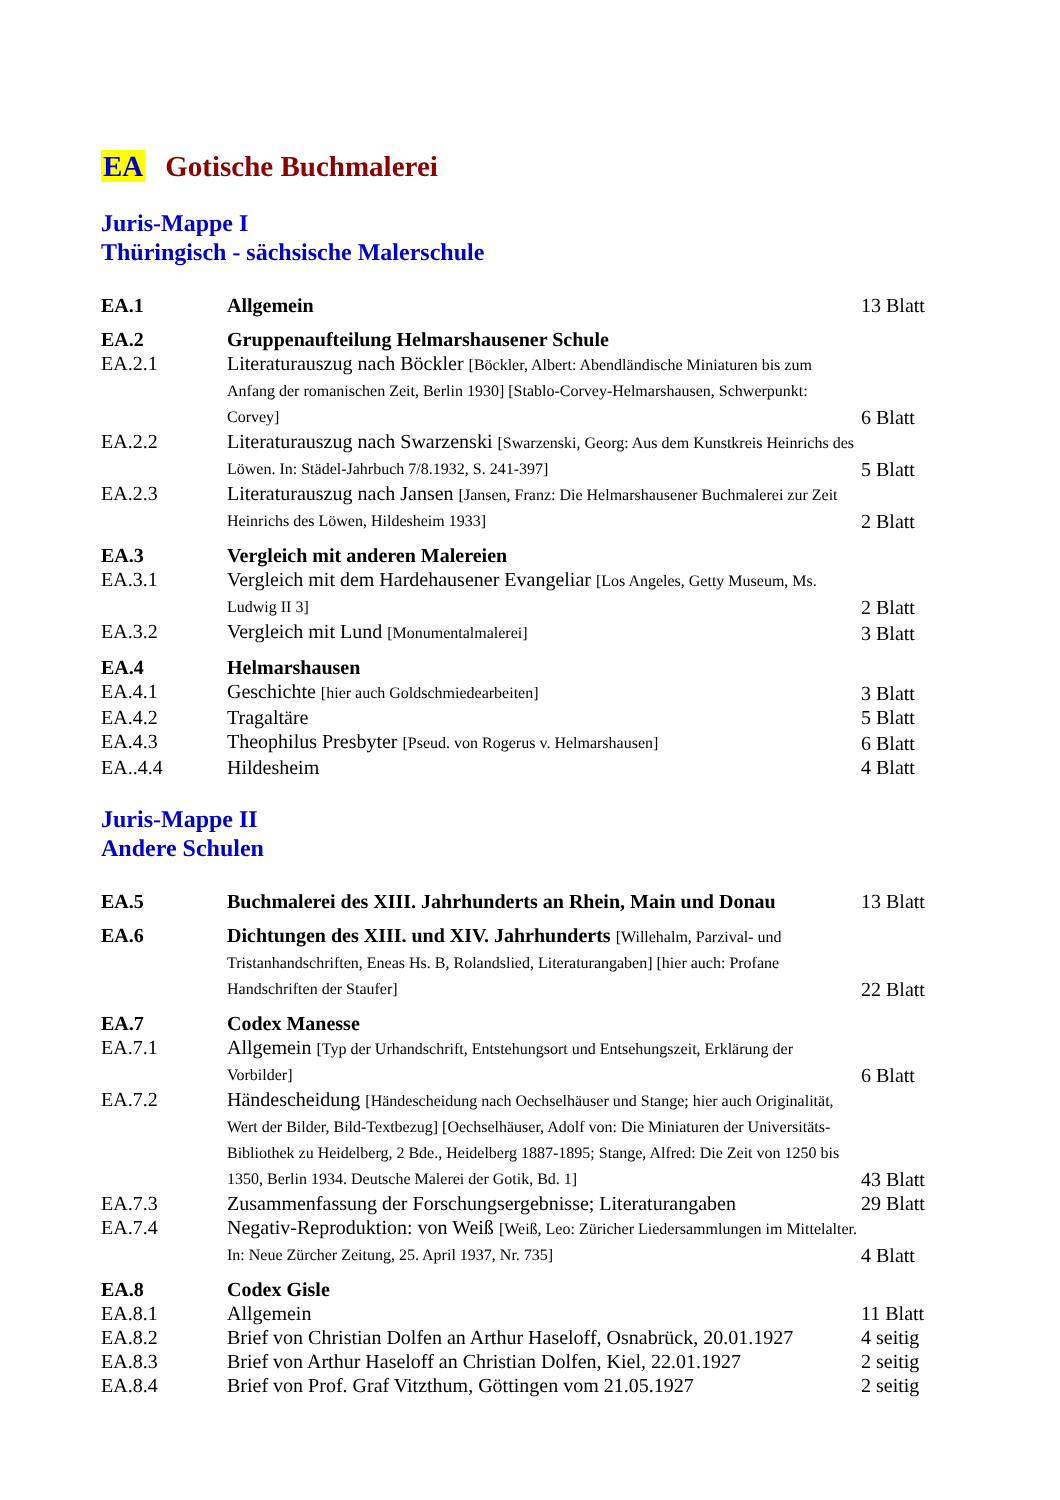EA Gotische Buchmalerei
Juris-Mappe I
Thüringisch - sächsische Malerschule
| EA.1 | Allgemein | 13 Blatt |
| EA.2 | Gruppenaufteilung Helmarshausener Schule | |
| EA.2.1 | Literaturauszug nach Böckler [Böckler, Albert: Abendländische Miniaturen bis zum Anfang der romanischen Zeit, Berlin 1930] [Stablo-Corvey-Helmarshausen, Schwerpunkt: Corvey] | 6 Blatt |
| EA.2.2 | Literaturauszug nach Swarzenski [Swarzenski, Georg: Aus dem Kunstkreis Heinrichs des Löwen. In: Städel-Jahrbuch 7/8.1932, S. 241-397] | 5 Blatt |
| EA.2.3 | Literaturauszug nach Jansen [Jansen, Franz: Die Helmarshausener Buchmalerei zur Zeit Heinrichs des Löwen, Hildesheim 1933] | 2 Blatt |
| EA.3 | Vergleich mit anderen Malereien | |
| EA.3.1 | Vergleich mit dem Hardehausener Evangeliar [Los Angeles, Getty Museum, Ms. Ludwig II 3] | 2 Blatt |
| EA.3.2 | Vergleich mit Lund [Monumentalmalerei] | 3 Blatt |
| EA.4 | Helmarshausen | |
| EA.4.1 | Geschichte [hier auch Goldschmiedearbeiten] | 3 Blatt |
| EA.4.2 | Tragaltäre | 5 Blatt |
| EA.4.3 | Theophilus Presbyter [Pseud. von Rogerus v. Helmarshausen] | 6 Blatt |
| EA..4.4 | Hildesheim | 4 Blatt |
Juris-Mappe II
Andere Schulen
| EA.5 | Buchmalerei des XIII. Jahrhunderts an Rhein, Main und Donau | 13 Blatt |
| EA.6 | Dichtungen des XIII. und XIV. Jahrhunderts [Willehalm, Parzival- und Tristanhandschriften, Eneas Hs. B, Rolandslied, Literaturangaben] [hier auch: Profane Handschriften der Staufer] | 22 Blatt |
| EA.7 | Codex Manesse | |
| EA.7.1 | Allgemein [Typ der Urhandschrift, Entstehungsort und Entsehungszeit, Erklärung der Vorbilder] | 6 Blatt |
| EA.7.2 | Händescheidung [Händescheidung nach Oechselhäuser und Stange; hier auch Originalität, Wert der Bilder, Bild-Textbezug] [Oechselhäuser, Adolf von: Die Miniaturen der Universitäts-Bibliothek zu Heidelberg, 2 Bde., Heidelberg 1887-1895; Stange, Alfred: Die Zeit von 1250 bis 1350, Berlin 1934. Deutsche Malerei der Gotik, Bd. 1] | 43 Blatt |
| EA.7.3 | Zusammenfassung der Forschungsergebnisse; Literaturangaben | 29 Blatt |
| EA.7.4 | Negativ-Reproduktion: von Weiß [Weiß, Leo: Züricher Liedersammlungen im Mittelalter. In: Neue Zürcher Zeitung, 25. April 1937, Nr. 735] | 4 Blatt |
| EA.8 | Codex Gisle | |
| EA.8.1 | Allgemein | 11 Blatt |
| EA.8.2 | Brief von Christian Dolfen an Arthur Haseloff, Osnabrück, 20.01.1927 | 4 seitig |
| EA.8.3 | Brief von Arthur Haseloff an Christian Dolfen, Kiel, 22.01.1927 | 2 seitig |
| EA.8.4 | Brief von Prof. Graf Vitzthum, Göttingen vom 21.05.1927 | 2 seitig |